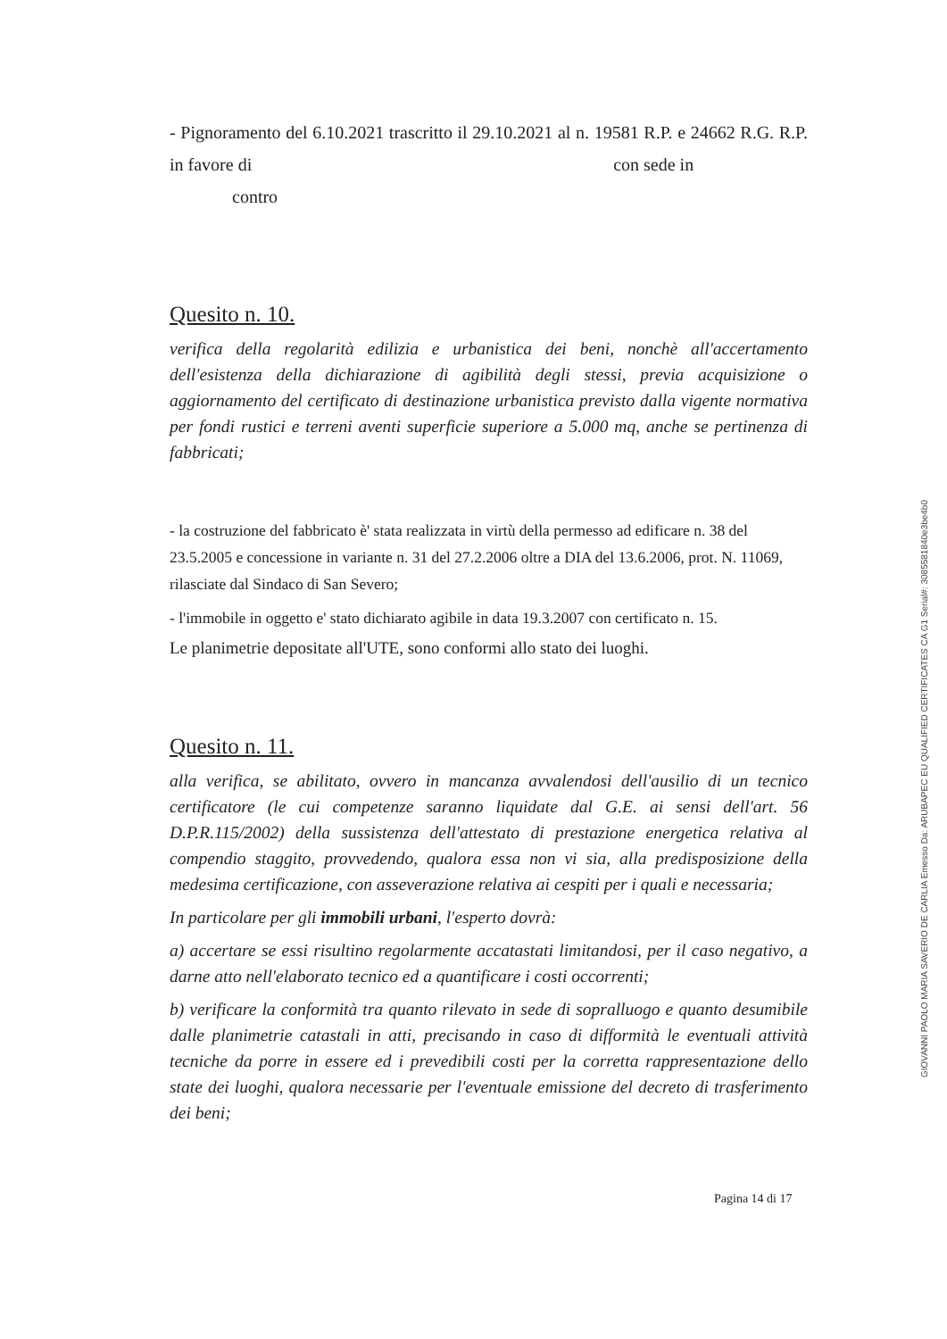- Pignoramento del 6.10.2021 trascritto il 29.10.2021 al n. 19581 R.P. e 24662 R.G. R.P. in favore di con sede in
contro
Quesito n. 10.
verifica della regolarità edilizia e urbanistica dei beni, nonchè all'accertamento dell'esistenza della dichiarazione di agibilità degli stessi, previa acquisizione o aggiornamento del certificato di destinazione urbanistica previsto dalla vigente normativa per fondi rustici e terreni aventi superficie superiore a 5.000 mq, anche se pertinenza di fabbricati;
- la costruzione del fabbricato è' stata realizzata in virtù della permesso ad edificare n. 38 del 23.5.2005 e concessione in variante n. 31 del 27.2.2006 oltre a DIA del 13.6.2006, prot. N. 11069, rilasciate dal Sindaco di San Severo;
- l'immobile in oggetto e' stato dichiarato agibile in data 19.3.2007 con certificato n. 15.
Le planimetrie depositate all'UTE, sono conformi allo stato dei luoghi.
Quesito n. 11.
alla verifica, se abilitato, ovvero in mancanza avvalendosi dell'ausilio di un tecnico certificatore (le cui competenze saranno liquidate dal G.E. ai sensi dell'art. 56 D.P.R.115/2002) della sussistenza dell'attestato di prestazione energetica relativa al compendio staggito, provvedendo, qualora essa non vi sia, alla predisposizione della medesima certificazione, con asseverazione relativa ai cespiti per i quali e necessaria;
In particolare per gli immobili urbani, l'esperto dovrà:
a) accertare se essi risultino regolarmente accatastati limitandosi, per il caso negativo, a darne atto nell'elaborato tecnico ed a quantificare i costi occorrenti;
b) verificare la conformità tra quanto rilevato in sede di sopralluogo e quanto desumibile dalle planimetrie catastali in atti, precisando in caso di difformità le eventuali attività tecniche da porre in essere ed i prevedibili costi per la corretta rappresentazione dello state dei luoghi, qualora necessarie per l'eventuale emissione del decreto di trasferimento dei beni;
Pagina 14 di 17
GIOVANNI PAOLO MARIA SAVERIO DE CARLIA Emesso Da: ARUBAPEC EU QUALIFIED CERTIFICATES CA G1 Serial#: 3085581840e3be4b0